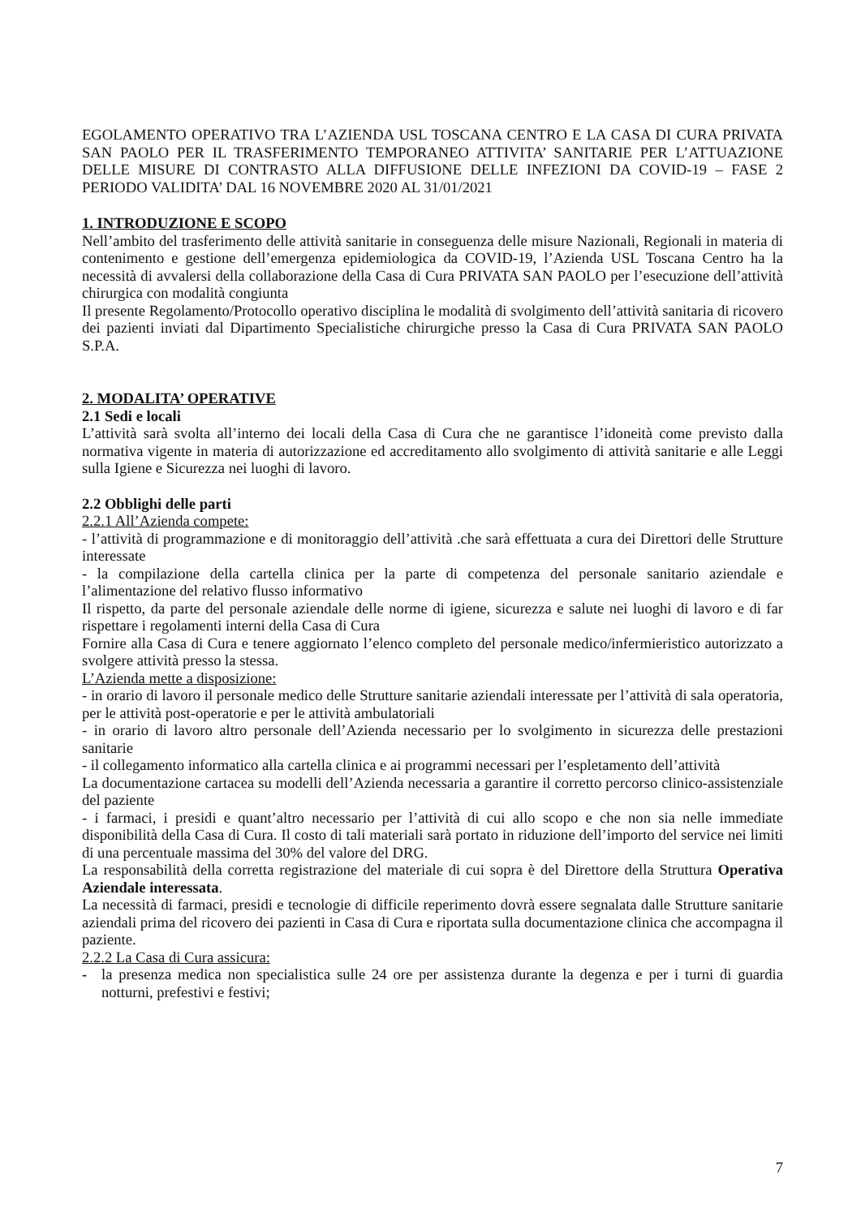EGOLAMENTO OPERATIVO TRA L’AZIENDA USL TOSCANA CENTRO E LA CASA DI CURA PRIVATA SAN PAOLO PER IL TRASFERIMENTO TEMPORANEO ATTIVITA’ SANITARIE PER L’ATTUAZIONE DELLE MISURE DI CONTRASTO ALLA DIFFUSIONE DELLE INFEZIONI DA COVID-19 – FASE 2 PERIODO VALIDITA’ DAL 16 NOVEMBRE 2020 AL 31/01/2021
1. INTRODUZIONE E SCOPO
Nell’ambito del trasferimento delle attività sanitarie in conseguenza delle misure Nazionali, Regionali in materia di contenimento e gestione dell’emergenza epidemiologica da COVID-19, l’Azienda USL Toscana Centro ha la necessità di avvalersi della collaborazione della Casa di Cura PRIVATA SAN PAOLO per l’esecuzione dell’attività chirurgica con modalità congiunta
Il presente Regolamento/Protocollo operativo disciplina le modalità di svolgimento dell’attività sanitaria di ricovero dei pazienti inviati dal Dipartimento Specialistiche chirurgiche presso la Casa di Cura PRIVATA SAN PAOLO S.P.A.
2. MODALITA’ OPERATIVE
2.1 Sedi e locali
L’attività sarà svolta all’interno dei locali della Casa di Cura che ne garantisce l’idoneità come previsto dalla normativa vigente in materia di autorizzazione ed accreditamento allo svolgimento di attività sanitarie e alle Leggi sulla Igiene e Sicurezza nei luoghi di lavoro.
2.2 Obblighi delle parti
2.2.1 All’Azienda compete:
- l’attività di programmazione e di monitoraggio dell’attività .che sarà effettuata a cura dei Direttori delle Strutture interessate
- la compilazione della cartella clinica per la parte di competenza del personale sanitario aziendale e l’alimentazione del relativo flusso informativo
Il rispetto, da parte del personale aziendale delle norme di igiene, sicurezza e salute nei luoghi di lavoro e di far rispettare i regolamenti interni della Casa di Cura
Fornire alla Casa di Cura e tenere aggiornato l’elenco completo del personale medico/infermieristico autorizzato a svolgere attività presso la stessa.
L’Azienda mette a disposizione:
- in orario di lavoro il personale medico delle Strutture sanitarie aziendali interessate per l’attività di sala operatoria, per le attività post-operatorie e per le attività ambulatoriali
- in orario di lavoro altro personale dell’Azienda necessario per lo svolgimento in sicurezza delle prestazioni sanitarie
- il collegamento informatico alla cartella clinica e ai programmi necessari per l’espletamento dell’attività
La documentazione cartacea su modelli dell’Azienda necessaria a garantire il corretto percorso clinico-assistenziale del paziente
- i farmaci, i presidi e quant’altro necessario per l’attività di cui allo scopo e che non sia nelle immediate disponibilità della Casa di Cura. Il costo di tali materiali sarà portato in riduzione dell’importo del service nei limiti di una percentuale massima del 30% del valore del DRG.
La responsabilità della corretta registrazione del materiale di cui sopra è del Direttore della Struttura Operativa Aziendale interessata.
La necessità di farmaci, presidi e tecnologie di difficile reperimento dovrà essere segnalata dalle Strutture sanitarie aziendali prima del ricovero dei pazienti in Casa di Cura e riportata sulla documentazione clinica che accompagna il paziente.
2.2.2 La Casa di Cura assicura:
- la presenza medica non specialistica sulle 24 ore per assistenza durante la degenza e per i turni di guardia notturni, prefestivi e festivi;
7